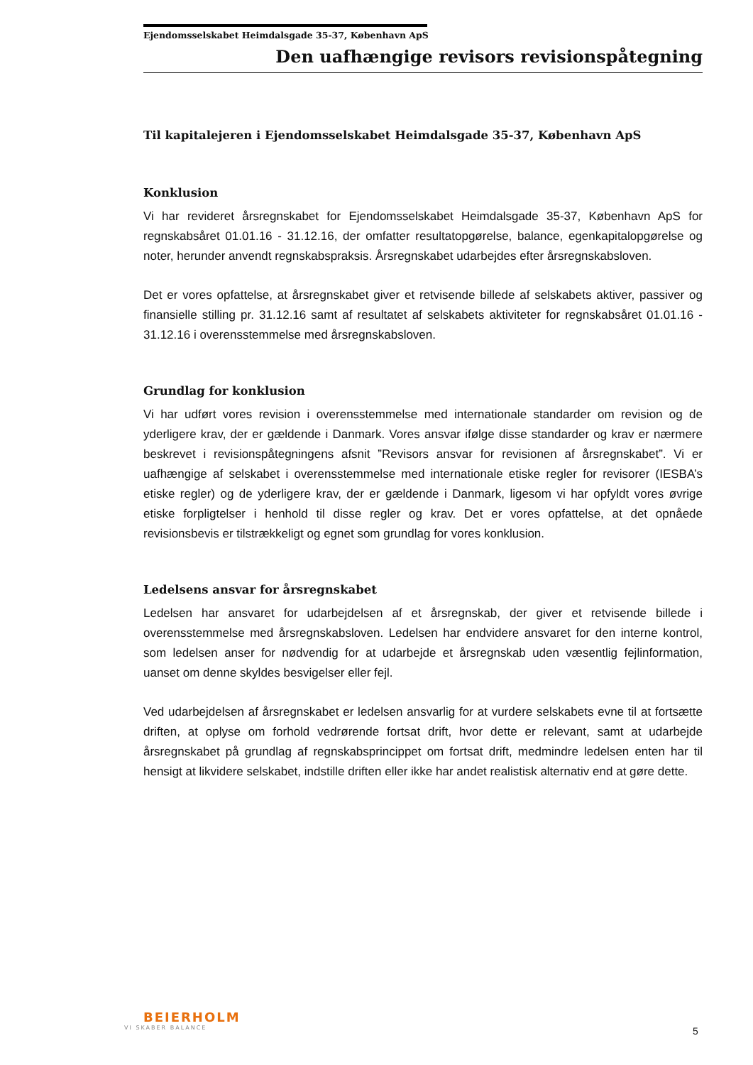Ejendomsselskabet Heimdalsgade 35-37, København ApS
Den uafhængige revisors revisionspåtegning
Til kapitalejeren i Ejendomsselskabet Heimdalsgade 35-37, København ApS
Konklusion
Vi har revideret årsregnskabet for Ejendomsselskabet Heimdalsgade 35-37, København ApS for regnskabsåret 01.01.16 - 31.12.16, der omfatter resultatopgørelse, balance, egenkapitalopgørelse og noter, herunder anvendt regnskabspraksis. Årsregnskabet udarbejdes efter årsregnskabsloven.
Det er vores opfattelse, at årsregnskabet giver et retvisende billede af selskabets aktiver, passiver og finansielle stilling pr. 31.12.16 samt af resultatet af selskabets aktiviteter for regnskabsåret 01.01.16 - 31.12.16 i overensstemmelse med årsregnskabsloven.
Grundlag for konklusion
Vi har udført vores revision i overensstemmelse med internationale standarder om revision og de yderligere krav, der er gældende i Danmark. Vores ansvar ifølge disse standarder og krav er nærmere beskrevet i revisionspåtegningens afsnit ”Revisors ansvar for revisionen af årsregnskabet”. Vi er uafhængige af selskabet i overensstemmelse med internationale etiske regler for revisorer (IESBA’s etiske regler) og de yderligere krav, der er gældende i Danmark, ligesom vi har opfyldt vores øvrige etiske forpligtelser i henhold til disse regler og krav. Det er vores opfattelse, at det opnåede revisionsbevis er tilstrækkeligt og egnet som grundlag for vores konklusion.
Ledelsens ansvar for årsregnskabet
Ledelsen har ansvaret for udarbejdelsen af et årsregnskab, der giver et retvisende billede i overensstemmelse med årsregnskabsloven. Ledelsen har endvidere ansvaret for den interne kontrol, som ledelsen anser for nødvendig for at udarbejde et årsregnskab uden væsentlig fejlinformation, uanset om denne skyldes besvigelser eller fejl.
Ved udarbejdelsen af årsregnskabet er ledelsen ansvarlig for at vurdere selskabets evne til at fortsætte driften, at oplyse om forhold vedrørende fortsat drift, hvor dette er relevant, samt at udarbejde årsregnskabet på grundlag af regnskabsprincippet om fortsat drift, medmindre ledelsen enten har til hensigt at likvidere selskabet, indstille driften eller ikke har andet realistisk alternativ end at gøre dette.
BEIERHOLM
VI SKABER BALANCE
5